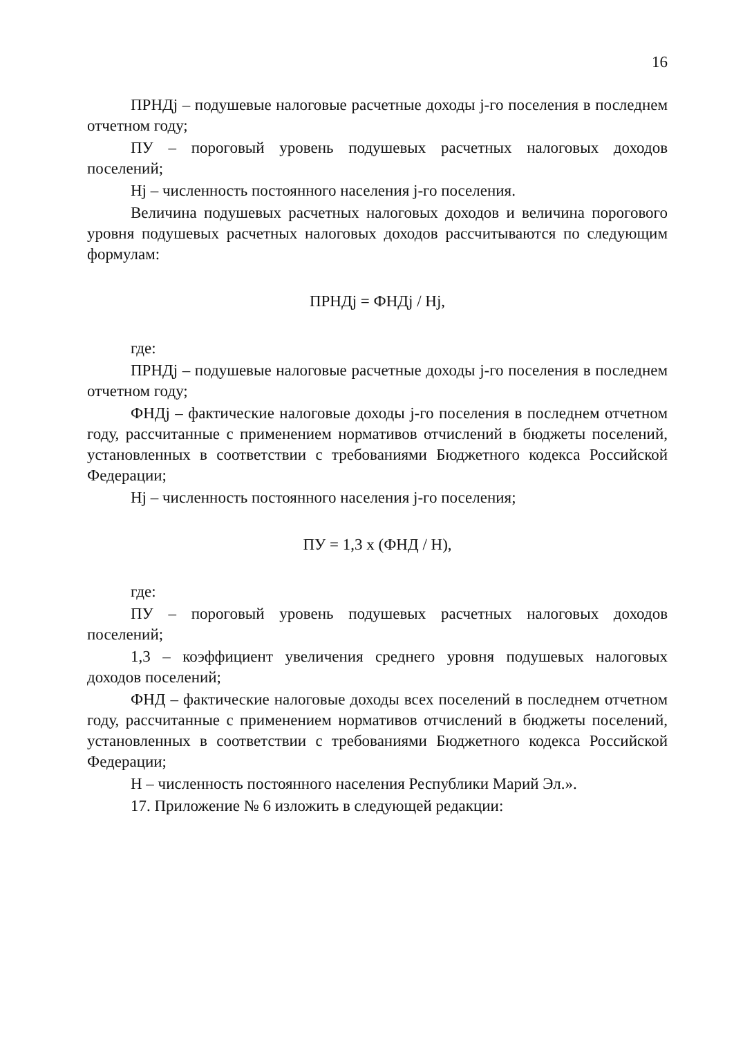16
ПРНДj – подушевые налоговые расчетные доходы j-го поселения в последнем отчетном году;
ПУ – пороговый уровень подушевых расчетных налоговых доходов поселений;
Нj – численность постоянного населения j-го поселения.
Величина подушевых расчетных налоговых доходов и величина порогового уровня подушевых расчетных налоговых доходов рассчитываются по следующим формулам:
ПРНДj = ФНДj / Нj,
где:
ПРНДj – подушевые налоговые расчетные доходы j-го поселения в последнем отчетном году;
ФНДj – фактические налоговые доходы j-го поселения в последнем отчетном году, рассчитанные с применением нормативов отчислений в бюджеты поселений, установленных в соответствии с требованиями Бюджетного кодекса Российской Федерации;
Нj – численность постоянного населения j-го поселения;
ПУ = 1,3 х (ФНД / Н),
где:
ПУ – пороговый уровень подушевых расчетных налоговых доходов поселений;
1,3 – коэффициент увеличения среднего уровня подушевых налоговых доходов поселений;
ФНД – фактические налоговые доходы всех поселений в последнем отчетном году, рассчитанные с применением нормативов отчислений в бюджеты поселений, установленных в соответствии с требованиями Бюджетного кодекса Российской Федерации;
Н – численность постоянного населения Республики Марий Эл.».
17. Приложение № 6 изложить в следующей редакции: